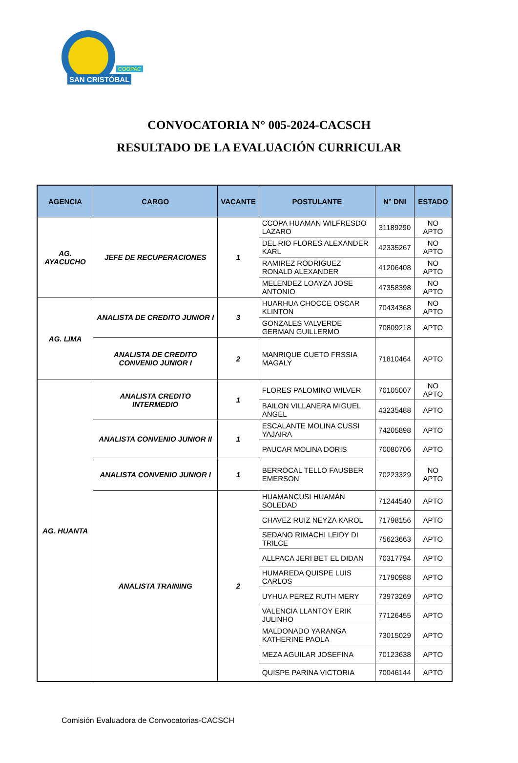COOPAC
SAN CRISTÓBAL
CONVOCATORIA N° 005-2024-CACSCH
RESULTADO DE LA EVALUACIÓN CURRICULAR
| AGENCIA | CARGO | VACANTE | POSTULANTE | N° DNI | ESTADO |
| --- | --- | --- | --- | --- | --- |
| AG. AYACUCHO | JEFE DE RECUPERACIONES | 1 | CCOPA HUAMAN WILFRESDO LAZARO | 31189290 | NO APTO |
| | | | DEL RIO FLORES ALEXANDER KARL | 42335267 | NO APTO |
| | | | RAMIREZ RODRIGUEZ RONALD ALEXANDER | 41206408 | NO APTO |
| | | | MELENDEZ LOAYZA JOSE ANTONIO | 47358398 | NO APTO |
| AG. LIMA | ANALISTA DE CREDITO JUNIOR I | 3 | HUARHUA CHOCCE OSCAR KLINTON | 70434368 | NO APTO |
| | | | GONZALES VALVERDE GERMAN GUILLERMO | 70809218 | APTO |
| | ANALISTA DE CREDITO CONVENIO JUNIOR I | 2 | MANRIQUE CUETO FRSSIA MAGALY | 71810464 | APTO |
| AG. HUANTA | ANALISTA CREDITO INTERMEDIO | 1 | FLORES PALOMINO WILVER | 70105007 | NO APTO |
| | | | BAILON VILLANERA MIGUEL ANGEL | 43235488 | APTO |
| | ANALISTA CONVENIO JUNIOR II | 1 | ESCALANTE MOLINA CUSSI YAJAIRA | 74205898 | APTO |
| | | | PAUCAR MOLINA DORIS | 70080706 | APTO |
| | ANALISTA CONVENIO JUNIOR I | 1 | BERROCAL TELLO FAUSBER EMERSON | 70223329 | NO APTO |
| | ANALISTA TRAINING | 2 | HUAMANCUSI HUAMÁN SOLEDAD | 71244540 | APTO |
| | | | CHAVEZ RUIZ NEYZA KAROL | 71798156 | APTO |
| | | | SEDANO RIMACHI LEIDY DI TRILCE | 75623663 | APTO |
| | | | ALLPACA JERI BET EL DIDAN | 70317794 | APTO |
| | | | HUMAREDA QUISPE LUIS CARLOS | 71790988 | APTO |
| | | | UYHUA PEREZ RUTH MERY | 73973269 | APTO |
| | | | VALENCIA LLANTOY ERIK JULINHO | 77126455 | APTO |
| | | | MALDONADO YARANGA KATHERINE PAOLA | 73015029 | APTO |
| | | | MEZA AGUILAR JOSEFINA | 70123638 | APTO |
| | | | QUISPE PARINA VICTORIA | 70046144 | APTO |
Comisión Evaluadora de Convocatorias-CACSCH